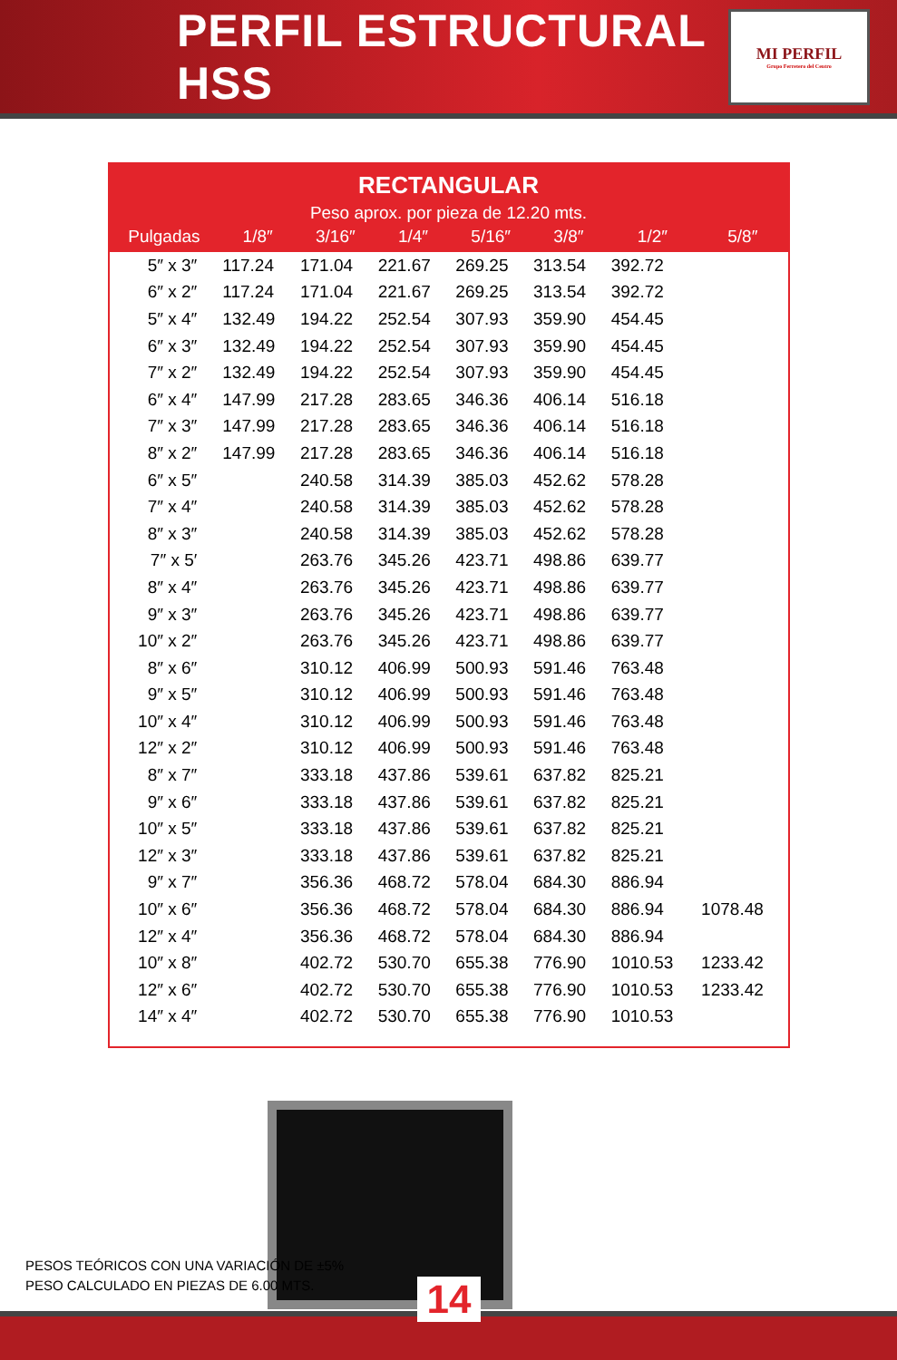PERFIL ESTRUCTURAL HSS
MI PERFIL
Grupo Ferretero del Centro
RECTANGULAR
Peso aprox. por pieza de 12.20 mts.
| Pulgadas | 1/8″ | 3/16″ | 1/4″ | 5/16″ | 3/8″ | 1/2″ | 5/8″ |
| --- | --- | --- | --- | --- | --- | --- | --- |
| 5″ x 3″ | 117.24 | 171.04 | 221.67 | 269.25 | 313.54 | 392.72 | |
| 6″ x 2″ | 117.24 | 171.04 | 221.67 | 269.25 | 313.54 | 392.72 | |
| 5″ x 4″ | 132.49 | 194.22 | 252.54 | 307.93 | 359.90 | 454.45 | |
| 6″ x 3″ | 132.49 | 194.22 | 252.54 | 307.93 | 359.90 | 454.45 | |
| 7″ x 2″ | 132.49 | 194.22 | 252.54 | 307.93 | 359.90 | 454.45 | |
| 6″ x 4″ | 147.99 | 217.28 | 283.65 | 346.36 | 406.14 | 516.18 | |
| 7″ x 3″ | 147.99 | 217.28 | 283.65 | 346.36 | 406.14 | 516.18 | |
| 8″ x 2″ | 147.99 | 217.28 | 283.65 | 346.36 | 406.14 | 516.18 | |
| 6″ x 5″ | | 240.58 | 314.39 | 385.03 | 452.62 | 578.28 | |
| 7″ x 4″ | | 240.58 | 314.39 | 385.03 | 452.62 | 578.28 | |
| 8″ x 3″ | | 240.58 | 314.39 | 385.03 | 452.62 | 578.28 | |
| 7″ x 5′ | | 263.76 | 345.26 | 423.71 | 498.86 | 639.77 | |
| 8″ x 4″ | | 263.76 | 345.26 | 423.71 | 498.86 | 639.77 | |
| 9″ x 3″ | | 263.76 | 345.26 | 423.71 | 498.86 | 639.77 | |
| 10″ x 2″ | | 263.76 | 345.26 | 423.71 | 498.86 | 639.77 | |
| 8″ x 6″ | | 310.12 | 406.99 | 500.93 | 591.46 | 763.48 | |
| 9″ x 5″ | | 310.12 | 406.99 | 500.93 | 591.46 | 763.48 | |
| 10″ x 4″ | | 310.12 | 406.99 | 500.93 | 591.46 | 763.48 | |
| 12″ x 2″ | | 310.12 | 406.99 | 500.93 | 591.46 | 763.48 | |
| 8″ x 7″ | | 333.18 | 437.86 | 539.61 | 637.82 | 825.21 | |
| 9″ x 6″ | | 333.18 | 437.86 | 539.61 | 637.82 | 825.21 | |
| 10″ x 5″ | | 333.18 | 437.86 | 539.61 | 637.82 | 825.21 | |
| 12″ x 3″ | | 333.18 | 437.86 | 539.61 | 637.82 | 825.21 | |
| 9″ x 7″ | | 356.36 | 468.72 | 578.04 | 684.30 | 886.94 | |
| 10″ x 6″ | | 356.36 | 468.72 | 578.04 | 684.30 | 886.94 | 1078.48 |
| 12″ x 4″ | | 356.36 | 468.72 | 578.04 | 684.30 | 886.94 | |
| 10″ x 8″ | | 402.72 | 530.70 | 655.38 | 776.90 | 1010.53 | 1233.42 |
| 12″ x 6″ | | 402.72 | 530.70 | 655.38 | 776.90 | 1010.53 | 1233.42 |
| 14″ x 4″ | | 402.72 | 530.70 | 655.38 | 776.90 | 1010.53 | |
PESOS TEÓRICOS CON UNA VARIACIÓN DE ±5%
PESO CALCULADO EN PIEZAS DE 6.00 MTS.
14